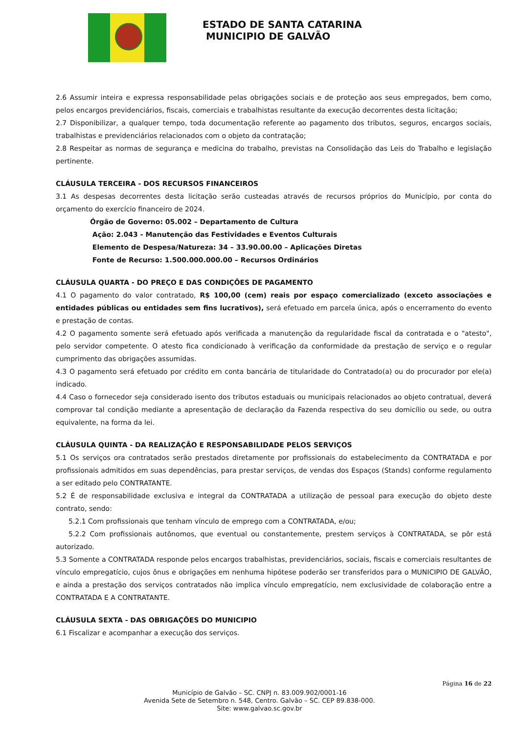ESTADO DE SANTA CATARINA
MUNICIPIO DE GALVÃO
2.6 Assumir inteira e expressa responsabilidade pelas obrigações sociais e de proteção aos seus empregados, bem como, pelos encargos previdenciários, fiscais, comerciais e trabalhistas resultante da execução decorrentes desta licitação;
2.7 Disponibilizar, a qualquer tempo, toda documentação referente ao pagamento dos tributos, seguros, encargos sociais, trabalhistas e previdenciários relacionados com o objeto da contratação;
2.8 Respeitar as normas de segurança e medicina do trabalho, previstas na Consolidação das Leis do Trabalho e legislação pertinente.
CLÁUSULA TERCEIRA - DOS RECURSOS FINANCEIROS
3.1 As despesas decorrentes desta licitação serão custeadas através de recursos próprios do Município, por conta do orçamento do exercício financeiro de 2024.
Órgão de Governo: 05.002 – Departamento de Cultura
Ação: 2.043 - Manutenção das Festividades e Eventos Culturais
Elemento de Despesa/Natureza: 34 – 33.90.00.00 – Aplicações Diretas
Fonte de Recurso: 1.500.000.000.00 – Recursos Ordinários
CLÁUSULA QUARTA - DO PREÇO E DAS CONDIÇÕES DE PAGAMENTO
4.1 O pagamento do valor contratado, R$ 100,00 (cem) reais por espaço comercializado (exceto associações e entidades públicas ou entidades sem fins lucrativos), será efetuado em parcela única, após o encerramento do evento e prestação de contas.
4.2 O pagamento somente será efetuado após verificada a manutenção da regularidade fiscal da contratada e o "atesto", pelo servidor competente. O atesto fica condicionado à verificação da conformidade da prestação de serviço e o regular cumprimento das obrigações assumidas.
4.3 O pagamento será efetuado por crédito em conta bancária de titularidade do Contratado(a) ou do procurador por ele(a) indicado.
4.4 Caso o fornecedor seja considerado isento dos tributos estaduais ou municipais relacionados ao objeto contratual, deverá comprovar tal condição mediante a apresentação de declaração da Fazenda respectiva do seu domicílio ou sede, ou outra equivalente, na forma da lei.
CLÁUSULA QUINTA - DA REALIZAÇÃO E RESPONSABILIDADE PELOS SERVIÇOS
5.1 Os serviços ora contratados serão prestados diretamente por profissionais do estabelecimento da CONTRATADA e por profissionais admitidos em suas dependências, para prestar serviços, de vendas dos Espaços (Stands) conforme regulamento a ser editado pelo CONTRATANTE.
5.2 É de responsabilidade exclusiva e integral da CONTRATADA a utilização de pessoal para execução do objeto deste contrato, sendo:
5.2.1 Com profissionais que tenham vínculo de emprego com a CONTRATADA, e/ou;
5.2.2 Com profissionais autônomos, que eventual ou constantemente, prestem serviços à CONTRATADA, se pôr está autorizado.
5.3 Somente a CONTRATADA responde pelos encargos trabalhistas, previdenciários, sociais, fiscais e comerciais resultantes de vínculo empregatício, cujos ônus e obrigações em nenhuma hipótese poderão ser transferidos para o MUNICIPIO DE GALVÃO, e ainda a prestação dos serviços contratados não implica vínculo empregatício, nem exclusividade de colaboração entre a CONTRATADA E A CONTRATANTE.
CLÁUSULA SEXTA - DAS OBRIGAÇÕES DO MUNICIPIO
6.1 Fiscalizar e acompanhar a execução dos serviços.
Página 16 de 22
Município de Galvão – SC. CNPJ n. 83.009.902/0001-16
Avenida Sete de Setembro n. 548, Centro. Galvão – SC. CEP 89.838-000.
Site: www.galvao.sc.gov.br